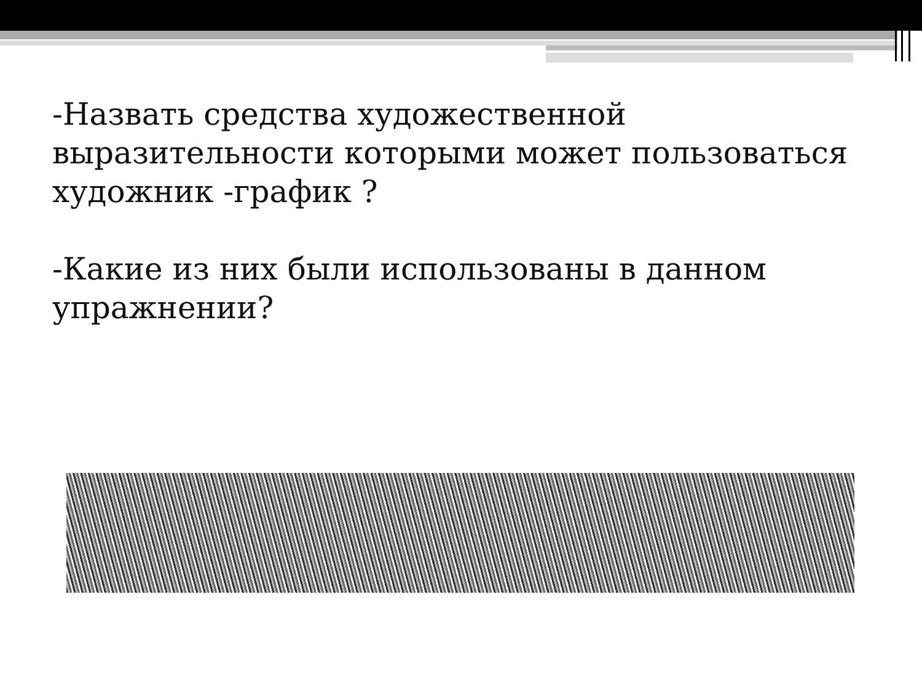-Назвать средства художественной выразительности которыми может пользоваться художник -график ?
-Какие из них были использованы в данном упражнении?